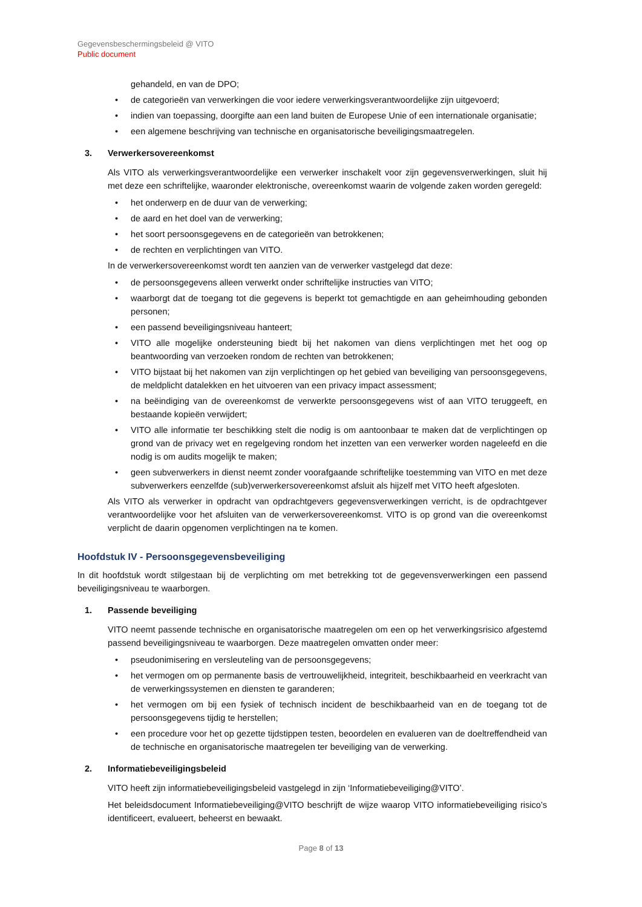Gegevensbeschermingsbeleid @ VITO
Public document
gehandeld, en van de DPO;
• de categorieën van verwerkingen die voor iedere verwerkingsverantwoordelijke zijn uitgevoerd;
• indien van toepassing, doorgifte aan een land buiten de Europese Unie of een internationale organisatie;
• een algemene beschrijving van technische en organisatorische beveiligingsmaatregelen.
3. Verwerkersovereenkomst
Als VITO als verwerkingsverantwoordelijke een verwerker inschakelt voor zijn gegevensverwerkingen, sluit hij met deze een schriftelijke, waaronder elektronische, overeenkomst waarin de volgende zaken worden geregeld:
• het onderwerp en de duur van de verwerking;
• de aard en het doel van de verwerking;
• het soort persoonsgegevens en de categorieën van betrokkenen;
• de rechten en verplichtingen van VITO.
In de verwerkersovereenkomst wordt ten aanzien van de verwerker vastgelegd dat deze:
• de persoonsgegevens alleen verwerkt onder schriftelijke instructies van VITO;
• waarborgt dat de toegang tot die gegevens is beperkt tot gemachtigde en aan geheimhouding gebonden personen;
• een passend beveiligingsniveau hanteert;
• VITO alle mogelijke ondersteuning biedt bij het nakomen van diens verplichtingen met het oog op beantwoording van verzoeken rondom de rechten van betrokkenen;
• VITO bijstaat bij het nakomen van zijn verplichtingen op het gebied van beveiliging van persoonsgegevens, de meldplicht datalekken en het uitvoeren van een privacy impact assessment;
• na beëindiging van de overeenkomst de verwerkte persoonsgegevens wist of aan VITO teruggeeft, en bestaande kopieën verwijdert;
• VITO alle informatie ter beschikking stelt die nodig is om aantoonbaar te maken dat de verplichtingen op grond van de privacy wet en regelgeving rondom het inzetten van een verwerker worden nageleefd en die nodig is om audits mogelijk te maken;
• geen subverwerkers in dienst neemt zonder voorafgaande schriftelijke toestemming van VITO en met deze subverwerkers eenzelfde (sub)verwerkersovereenkomst afsluit als hijzelf met VITO heeft afgesloten.
Als VITO als verwerker in opdracht van opdrachtgevers gegevensverwerkingen verricht, is de opdrachtgever verantwoordelijke voor het afsluiten van de verwerkersovereenkomst. VITO is op grond van die overeenkomst verplicht de daarin opgenomen verplichtingen na te komen.
Hoofdstuk IV - Persoonsgegevensbeveiliging
In dit hoofdstuk wordt stilgestaan bij de verplichting om met betrekking tot de gegevensverwerkingen een passend beveiligingsniveau te waarborgen.
1. Passende beveiliging
VITO neemt passende technische en organisatorische maatregelen om een op het verwerkingsrisico afgestemd passend beveiligingsniveau te waarborgen. Deze maatregelen omvatten onder meer:
• pseudonimisering en versleuteling van de persoonsgegevens;
• het vermogen om op permanente basis de vertrouwelijkheid, integriteit, beschikbaarheid en veerkracht van de verwerkingssystemen en diensten te garanderen;
• het vermogen om bij een fysiek of technisch incident de beschikbaarheid van en de toegang tot de persoonsgegevens tijdig te herstellen;
• een procedure voor het op gezette tijdstippen testen, beoordelen en evalueren van de doeltreffendheid van de technische en organisatorische maatregelen ter beveiliging van de verwerking.
2. Informatiebeveiligingsbeleid
VITO heeft zijn informatiebeveiligingsbeleid vastgelegd in zijn ‘Informatiebeveiliging@VITO’.
Het beleidsdocument Informatiebeveiliging@VITO beschrijft de wijze waarop VITO informatiebeveiliging risico’s identificeert, evalueert, beheerst en bewaakt.
Page 8 of 13